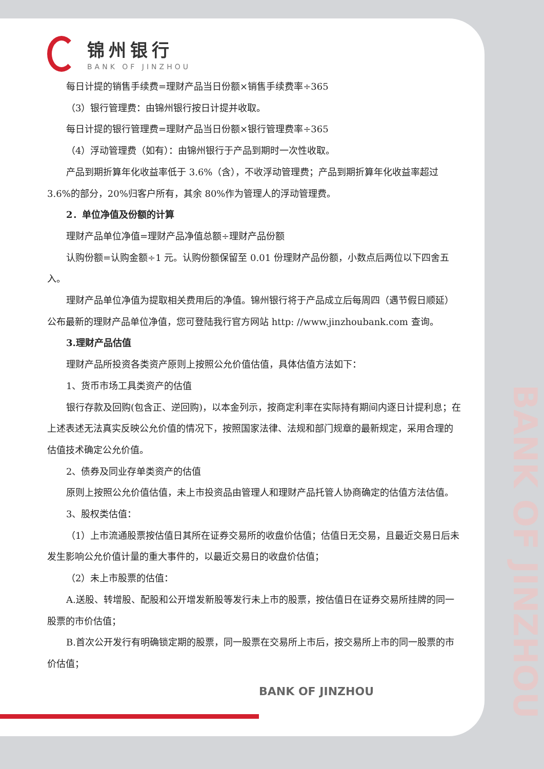BANK OF JINZHOU
锦州银行
BANK OF JINZHOU
每日计提的销售手续费=理财产品当日份额×销售手续费率÷365
（3）银行管理费：由锦州银行按日计提并收取。
每日计提的银行管理费=理财产品当日份额×银行管理费率÷365
（4）浮动管理费（如有）：由锦州银行于产品到期时一次性收取。
产品到期折算年化收益率低于 3.6%（含），不收浮动管理费；产品到期折算年化收益率超过 3.6%的部分，20%归客户所有，其余 80%作为管理人的浮动管理费。
2．单位净值及份额的计算
理财产品单位净值=理财产品净值总额÷理财产品份额
认购份额=认购金额÷1 元。认购份额保留至 0.01 份理财产品份额，小数点后两位以下四舍五入。
理财产品单位净值为提取相关费用后的净值。锦州银行将于产品成立后每周四（遇节假日顺延）公布最新的理财产品单位净值，您可登陆我行官方网站 http: //www.jinzhoubank.com 查询。
3.理财产品估值
理财产品所投资各类资产原则上按照公允价值估值，具体估值方法如下：
1、货币市场工具类资产的估值
银行存款及回购(包含正、逆回购)，以本金列示，按商定利率在实际持有期间内逐日计提利息；在上述表述无法真实反映公允价值的情况下，按照国家法律、法规和部门规章的最新规定，采用合理的估值技术确定公允价值。
2、债券及同业存单类资产的估值
原则上按照公允价值估值，未上市投资品由管理人和理财产品托管人协商确定的估值方法估值。
3、股权类估值：
（1）上市流通股票按估值日其所在证券交易所的收盘价估值；估值日无交易，且最近交易日后未发生影响公允价值计量的重大事件的，以最近交易日的收盘价估值；
（2）未上市股票的估值：
A.送股、转增股、配股和公开增发新股等发行未上市的股票，按估值日在证券交易所挂牌的同一股票的市价估值；
B.首次公开发行有明确锁定期的股票，同一股票在交易所上市后，按交易所上市的同一股票的市价估值；
BANK OF JINZHOU